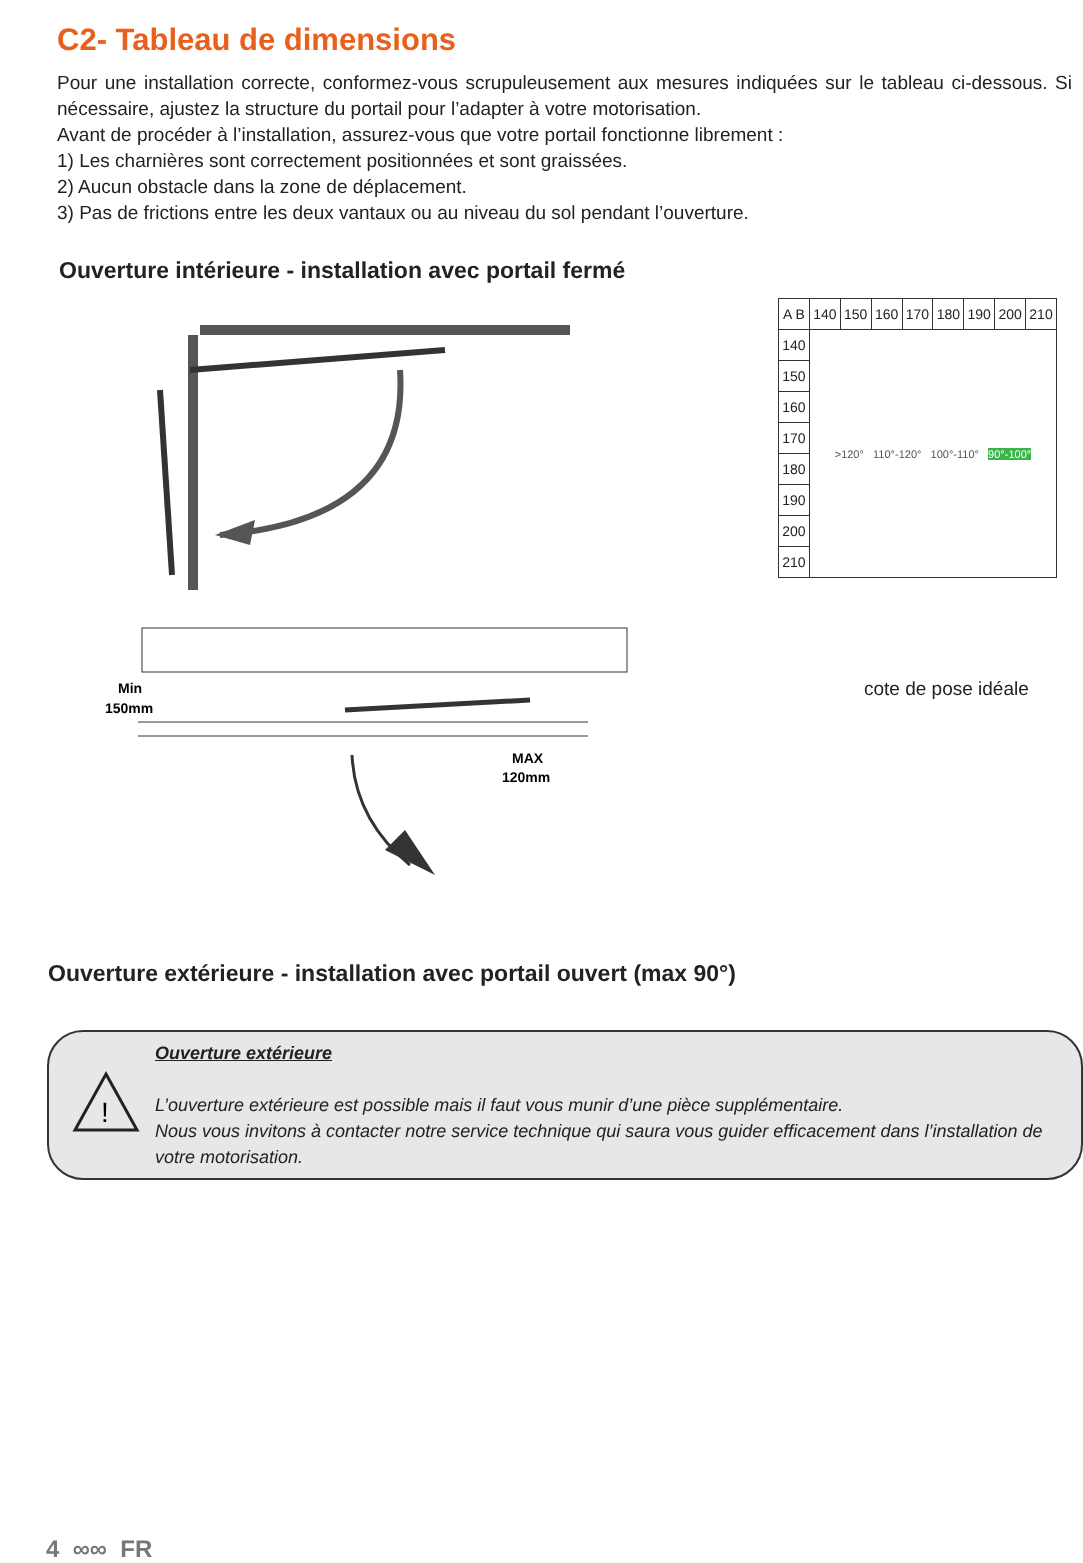C2- Tableau de dimensions
Pour une installation correcte, conformez-vous scrupuleusement aux mesures indiquées sur le tableau ci-dessous. Si nécessaire, ajustez la structure du portail pour l’adapter à votre motorisation.
Avant de procéder à l’installation, assurez-vous que votre portail fonctionne librement :
1) Les charnières sont correctement positionnées et sont graissées.
2) Aucun obstacle dans la zone de déplacement.
3) Pas de frictions entre les deux vantaux ou au niveau du sol pendant l’ouverture.
Ouverture intérieure - installation avec portail fermé
Min
150mm
MAX
120mm
| A B | 140 | 150 | 160 | 170 | 180 | 190 | 200 | 210 |
| --- | --- | --- | --- | --- | --- | --- | --- | --- |
| 140 | >120° 110°-120° 100°-110° 90°-100° | | | | | | | |
| 150 | | | | | | | | |
| 160 | | | | | | | | |
| 170 | | | | | | | | |
| 180 | | | | | | | | |
| 190 | | | | | | | | |
| 200 | | | | | | | | |
| 210 | | | | | | | | |
cote de pose idéale
Ouverture extérieure - installation avec portail ouvert (max 90°)
!
Ouverture extérieure
L’ouverture extérieure est possible mais il faut vous munir d’une pièce supplémentaire.
Nous vous invitons à contacter notre service technique qui saura vous guider efficacement dans l’installation de votre motorisation.
4 ∞∞ FR